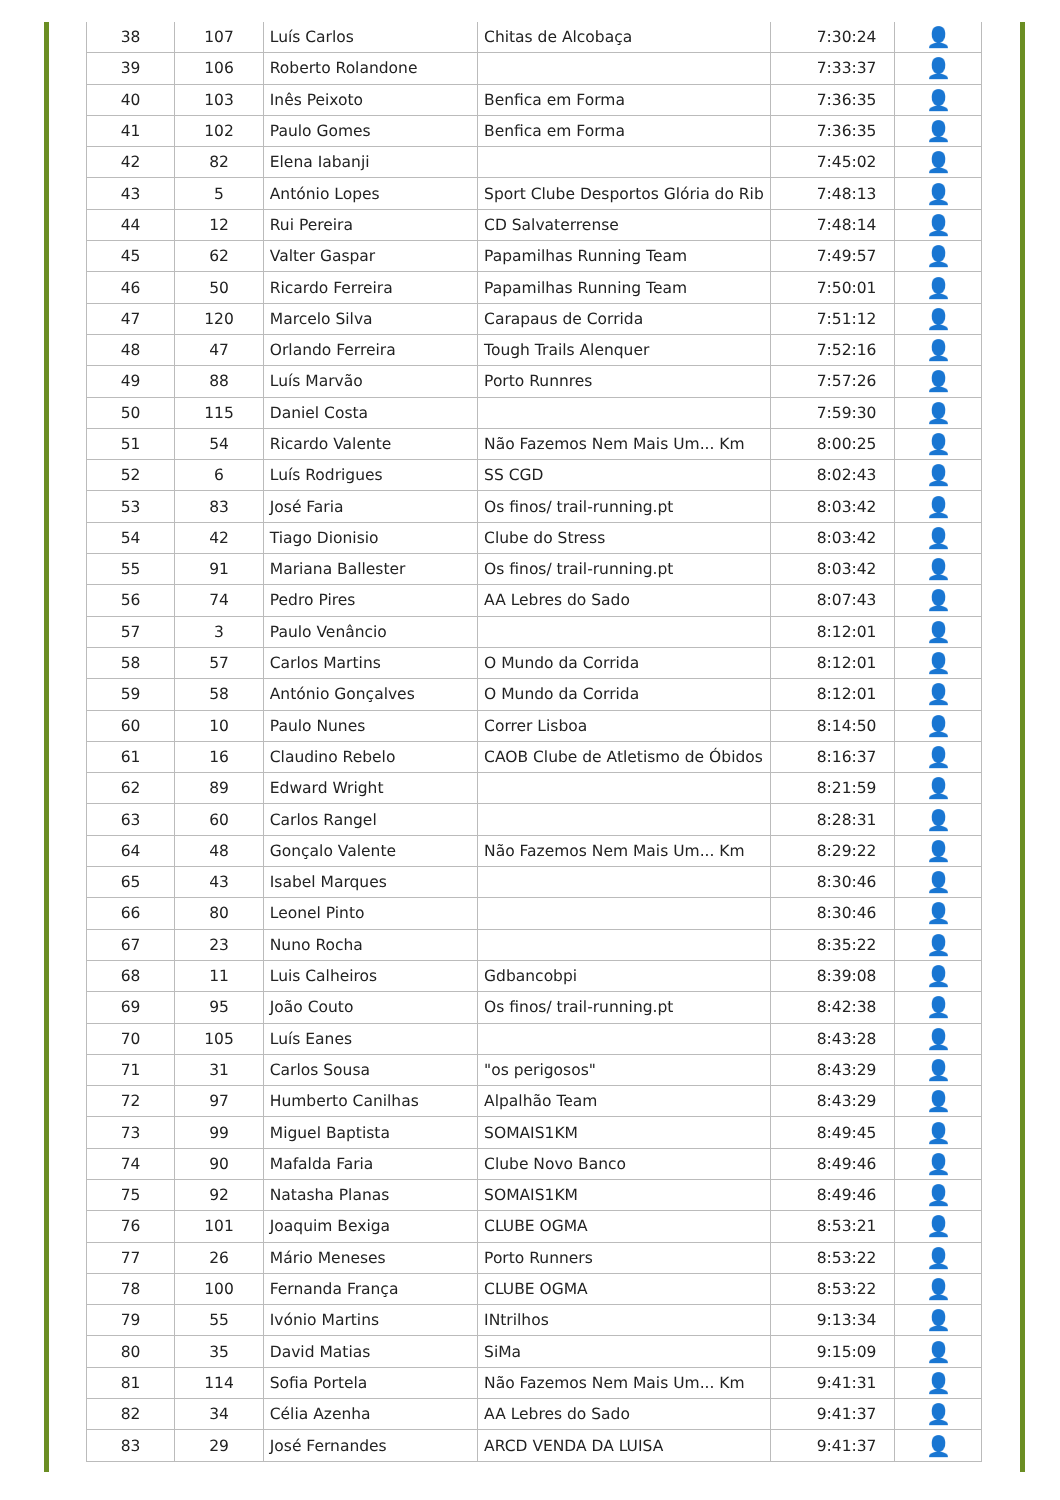| 38 | 107 | Luís Carlos | Chitas de Alcobaça | 7:30:24 | 👤 |
| 39 | 106 | Roberto Rolandone | | 7:33:37 | 👤 |
| 40 | 103 | Inês Peixoto | Benfica em Forma | 7:36:35 | 👤 |
| 41 | 102 | Paulo Gomes | Benfica em Forma | 7:36:35 | 👤 |
| 42 | 82 | Elena Iabanji | | 7:45:02 | 👤 |
| 43 | 5 | António Lopes | Sport Clube Desportos Glória do Rib | 7:48:13 | 👤 |
| 44 | 12 | Rui Pereira | CD Salvaterrense | 7:48:14 | 👤 |
| 45 | 62 | Valter Gaspar | Papamilhas Running Team | 7:49:57 | 👤 |
| 46 | 50 | Ricardo Ferreira | Papamilhas Running Team | 7:50:01 | 👤 |
| 47 | 120 | Marcelo Silva | Carapaus de Corrida | 7:51:12 | 👤 |
| 48 | 47 | Orlando Ferreira | Tough Trails Alenquer | 7:52:16 | 👤 |
| 49 | 88 | Luís Marvão | Porto Runnres | 7:57:26 | 👤 |
| 50 | 115 | Daniel Costa | | 7:59:30 | 👤 |
| 51 | 54 | Ricardo Valente | Não Fazemos Nem Mais Um... Km | 8:00:25 | 👤 |
| 52 | 6 | Luís Rodrigues | SS CGD | 8:02:43 | 👤 |
| 53 | 83 | José Faria | Os finos/ trail-running.pt | 8:03:42 | 👤 |
| 54 | 42 | Tiago Dionisio | Clube do Stress | 8:03:42 | 👤 |
| 55 | 91 | Mariana Ballester | Os finos/ trail-running.pt | 8:03:42 | 👤 |
| 56 | 74 | Pedro Pires | AA Lebres do Sado | 8:07:43 | 👤 |
| 57 | 3 | Paulo Venâncio | | 8:12:01 | 👤 |
| 58 | 57 | Carlos Martins | O Mundo da Corrida | 8:12:01 | 👤 |
| 59 | 58 | António Gonçalves | O Mundo da Corrida | 8:12:01 | 👤 |
| 60 | 10 | Paulo Nunes | Correr Lisboa | 8:14:50 | 👤 |
| 61 | 16 | Claudino Rebelo | CAOB Clube de Atletismo de Óbidos | 8:16:37 | 👤 |
| 62 | 89 | Edward Wright | | 8:21:59 | 👤 |
| 63 | 60 | Carlos Rangel | | 8:28:31 | 👤 |
| 64 | 48 | Gonçalo Valente | Não Fazemos Nem Mais Um... Km | 8:29:22 | 👤 |
| 65 | 43 | Isabel Marques | | 8:30:46 | 👤 |
| 66 | 80 | Leonel Pinto | | 8:30:46 | 👤 |
| 67 | 23 | Nuno Rocha | | 8:35:22 | 👤 |
| 68 | 11 | Luis Calheiros | Gdbancobpi | 8:39:08 | 👤 |
| 69 | 95 | João Couto | Os finos/ trail-running.pt | 8:42:38 | 👤 |
| 70 | 105 | Luís Eanes | | 8:43:28 | 👤 |
| 71 | 31 | Carlos Sousa | "os perigosos" | 8:43:29 | 👤 |
| 72 | 97 | Humberto Canilhas | Alpalhão Team | 8:43:29 | 👤 |
| 73 | 99 | Miguel Baptista | SOMAIS1KM | 8:49:45 | 👤 |
| 74 | 90 | Mafalda Faria | Clube Novo Banco | 8:49:46 | 👤 |
| 75 | 92 | Natasha Planas | SOMAIS1KM | 8:49:46 | 👤 |
| 76 | 101 | Joaquim Bexiga | CLUBE OGMA | 8:53:21 | 👤 |
| 77 | 26 | Mário Meneses | Porto Runners | 8:53:22 | 👤 |
| 78 | 100 | Fernanda França | CLUBE OGMA | 8:53:22 | 👤 |
| 79 | 55 | Ivónio Martins | INtrilhos | 9:13:34 | 👤 |
| 80 | 35 | David Matias | SiMa | 9:15:09 | 👤 |
| 81 | 114 | Sofia Portela | Não Fazemos Nem Mais Um... Km | 9:41:31 | 👤 |
| 82 | 34 | Célia Azenha | AA Lebres do Sado | 9:41:37 | 👤 |
| 83 | 29 | José Fernandes | ARCD VENDA DA LUISA | 9:41:37 | 👤 |